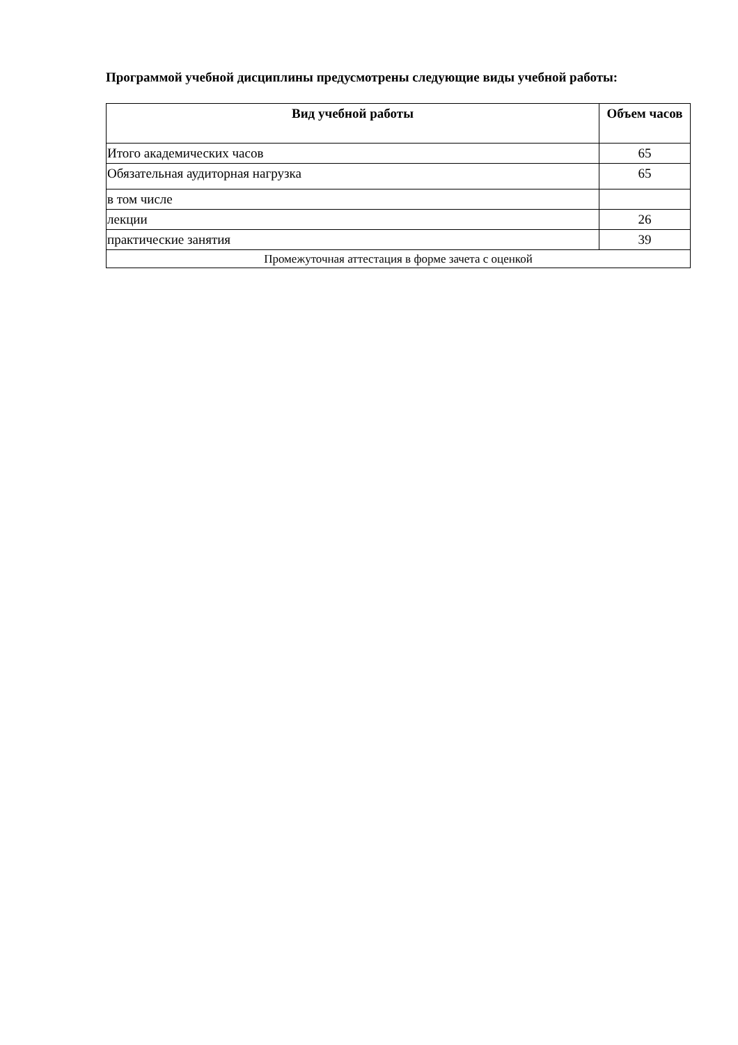Программой учебной дисциплины предусмотрены следующие виды учебной работы:
| Вид учебной работы | Объем часов |
| --- | --- |
| Итого академических часов | 65 |
| Обязательная аудиторная нагрузка | 65 |
| в том числе | |
| лекции | 26 |
| практические занятия | 39 |
| Промежуточная аттестация в форме зачета с оценкой | |